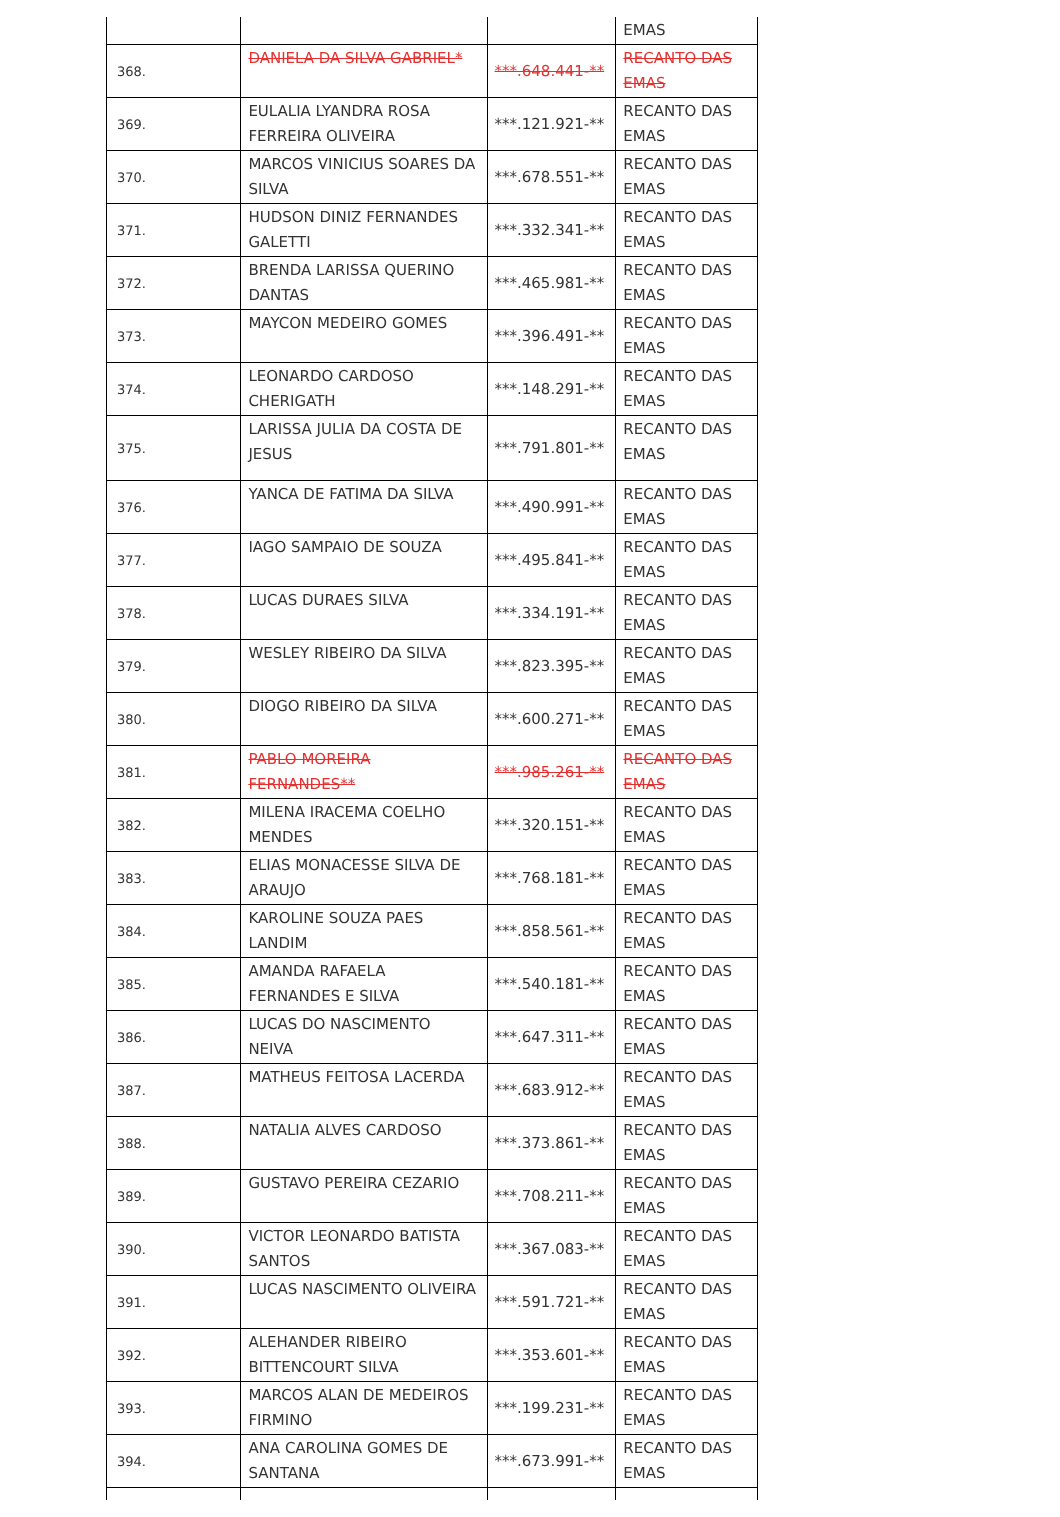| | | | EMAS |
| 368. | DANIELA DA SILVA GABRIEL* | ***.648.441-** | RECANTO DAS EMAS |
| 369. | EULALIA LYANDRA ROSA FERREIRA OLIVEIRA | ***.121.921-** | RECANTO DAS EMAS |
| 370. | MARCOS VINICIUS SOARES DA SILVA | ***.678.551-** | RECANTO DAS EMAS |
| 371. | HUDSON DINIZ FERNANDES GALETTI | ***.332.341-** | RECANTO DAS EMAS |
| 372. | BRENDA LARISSA QUERINO DANTAS | ***.465.981-** | RECANTO DAS EMAS |
| 373. | MAYCON MEDEIRO GOMES | ***.396.491-** | RECANTO DAS EMAS |
| 374. | LEONARDO CARDOSO CHERIGATH | ***.148.291-** | RECANTO DAS EMAS |
| 375. | LARISSA JULIA DA COSTA DE JESUS | ***.791.801-** | RECANTO DAS EMAS |
| 376. | YANCA DE FATIMA DA SILVA | ***.490.991-** | RECANTO DAS EMAS |
| 377. | IAGO SAMPAIO DE SOUZA | ***.495.841-** | RECANTO DAS EMAS |
| 378. | LUCAS DURAES SILVA | ***.334.191-** | RECANTO DAS EMAS |
| 379. | WESLEY RIBEIRO DA SILVA | ***.823.395-** | RECANTO DAS EMAS |
| 380. | DIOGO RIBEIRO DA SILVA | ***.600.271-** | RECANTO DAS EMAS |
| 381. | PABLO MOREIRA FERNANDES** | ***.985.261-** | RECANTO DAS EMAS |
| 382. | MILENA IRACEMA COELHO MENDES | ***.320.151-** | RECANTO DAS EMAS |
| 383. | ELIAS MONACESSE SILVA DE ARAUJO | ***.768.181-** | RECANTO DAS EMAS |
| 384. | KAROLINE SOUZA PAES LANDIM | ***.858.561-** | RECANTO DAS EMAS |
| 385. | AMANDA RAFAELA FERNANDES E SILVA | ***.540.181-** | RECANTO DAS EMAS |
| 386. | LUCAS DO NASCIMENTO NEIVA | ***.647.311-** | RECANTO DAS EMAS |
| 387. | MATHEUS FEITOSA LACERDA | ***.683.912-** | RECANTO DAS EMAS |
| 388. | NATALIA ALVES CARDOSO | ***.373.861-** | RECANTO DAS EMAS |
| 389. | GUSTAVO PEREIRA CEZARIO | ***.708.211-** | RECANTO DAS EMAS |
| 390. | VICTOR LEONARDO BATISTA SANTOS | ***.367.083-** | RECANTO DAS EMAS |
| 391. | LUCAS NASCIMENTO OLIVEIRA | ***.591.721-** | RECANTO DAS EMAS |
| 392. | ALEHANDER RIBEIRO BITTENCOURT SILVA | ***.353.601-** | RECANTO DAS EMAS |
| 393. | MARCOS ALAN DE MEDEIROS FIRMINO | ***.199.231-** | RECANTO DAS EMAS |
| 394. | ANA CAROLINA GOMES DE SANTANA | ***.673.991-** | RECANTO DAS EMAS |